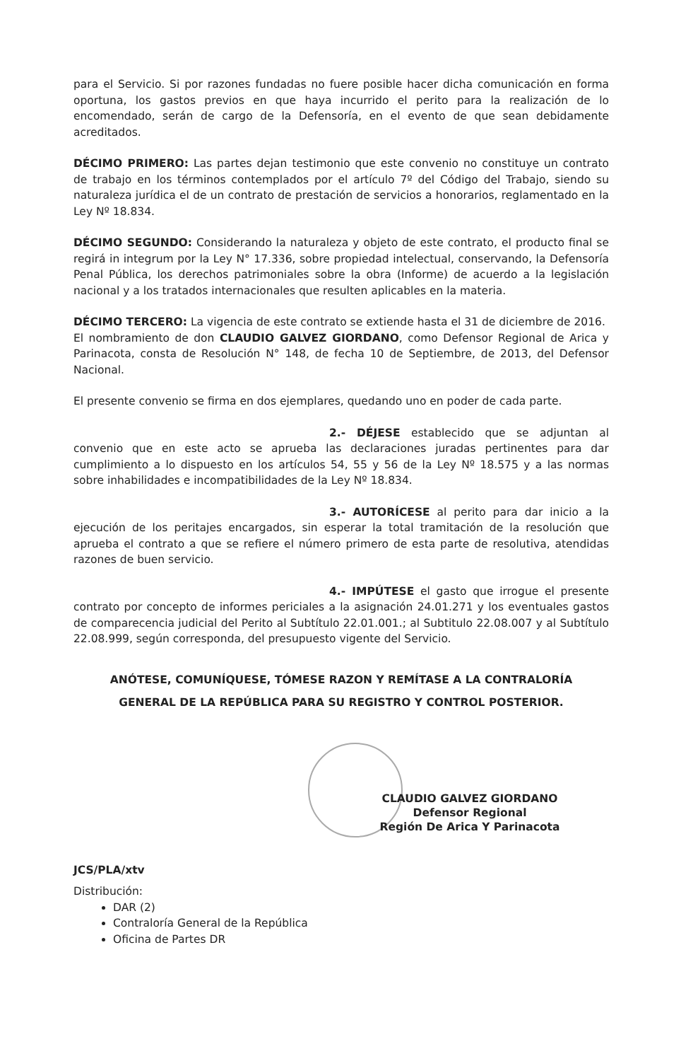para el Servicio. Si por razones fundadas no fuere posible hacer dicha comunicación en forma oportuna, los gastos previos en que haya incurrido el perito para la realización de lo encomendado, serán de cargo de la Defensoría, en el evento de que sean debidamente acreditados.
DÉCIMO PRIMERO: Las partes dejan testimonio que este convenio no constituye un contrato de trabajo en los términos contemplados por el artículo 7º del Código del Trabajo, siendo su naturaleza jurídica el de un contrato de prestación de servicios a honorarios, reglamentado en la Ley Nº 18.834.
DÉCIMO SEGUNDO: Considerando la naturaleza y objeto de este contrato, el producto final se regirá in integrum por la Ley N° 17.336, sobre propiedad intelectual, conservando, la Defensoría Penal Pública, los derechos patrimoniales sobre la obra (Informe) de acuerdo a la legislación nacional y a los tratados internacionales que resulten aplicables en la materia.
DÉCIMO TERCERO: La vigencia de este contrato se extiende hasta el 31 de diciembre de 2016.
El nombramiento de don CLAUDIO GALVEZ GIORDANO, como Defensor Regional de Arica y Parinacota, consta de Resolución N° 148, de fecha 10 de Septiembre, de 2013, del Defensor Nacional.
El presente convenio se firma en dos ejemplares, quedando uno en poder de cada parte.
2.- DÉJESE establecido que se adjuntan al convenio que en este acto se aprueba las declaraciones juradas pertinentes para dar cumplimiento a lo dispuesto en los artículos 54, 55 y 56 de la Ley Nº 18.575 y a las normas sobre inhabilidades e incompatibilidades de la Ley Nº 18.834.
3.- AUTORÍCESE al perito para dar inicio a la ejecución de los peritajes encargados, sin esperar la total tramitación de la resolución que aprueba el contrato a que se refiere el número primero de esta parte de resolutiva, atendidas razones de buen servicio.
4.- IMPÚTESE el gasto que irrogue el presente contrato por concepto de informes periciales a la asignación 24.01.271 y los eventuales gastos de comparecencia judicial del Perito al Subtítulo 22.01.001.; al Subtitulo 22.08.007 y al Subtítulo 22.08.999, según corresponda, del presupuesto vigente del Servicio.
ANÓTESE, COMUNÍQUESE, TÓMESE RAZON Y REMÍTASE A LA CONTRALORÍA
GENERAL DE LA REPÚBLICA PARA SU REGISTRO Y CONTROL POSTERIOR.
CLAUDIO GALVEZ GIORDANO
Defensor Regional
Región De Arica Y Parinacota
JCS/PLA/xtv
Distribución:
DAR (2)
Contraloría General de la República
Oficina de Partes DR